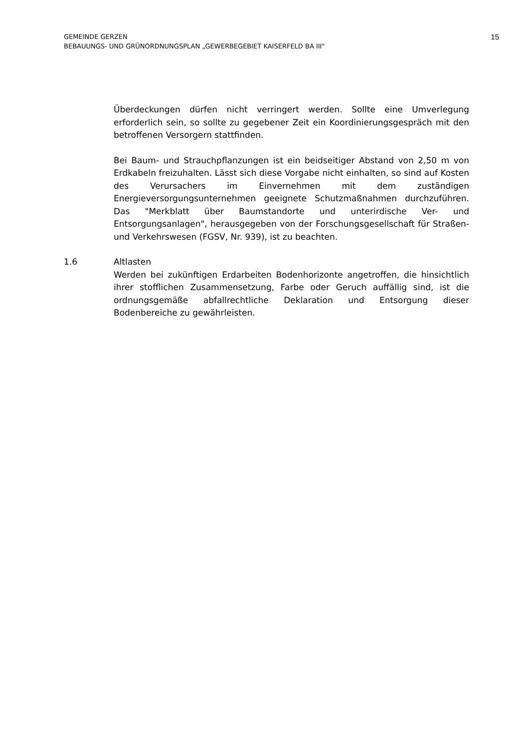15 GEMEINDE GERZEN
BEBAUUNGS- UND GRÜNORDNUNGSPLAN „GEWERBEGEBIET KAISERFELD BA III"
Überdeckungen dürfen nicht verringert werden. Sollte eine Umverlegung erforderlich sein, so sollte zu gegebener Zeit ein Koordinierungsgespräch mit den betroffenen Versorgern stattfinden.
Bei Baum- und Strauchpflanzungen ist ein beidseitiger Abstand von 2,50 m von Erdkabeln freizuhalten. Lässt sich diese Vorgabe nicht einhalten, so sind auf Kosten des Verursachers im Einvernehmen mit dem zuständigen Energieversorgungsunternehmen geeignete Schutzmaßnahmen durchzuführen. Das "Merkblatt über Baumstandorte und unterirdische Ver- und Entsorgungsanlagen", herausgegeben von der Forschungsgesellschaft für Straßen- und Verkehrswesen (FGSV, Nr. 939), ist zu beachten.
1.6 Altlasten
Werden bei zukünftigen Erdarbeiten Bodenhorizonte angetroffen, die hinsichtlich ihrer stofflichen Zusammensetzung, Farbe oder Geruch auffällig sind, ist die ordnungsgemäße abfallrechtliche Deklaration und Entsorgung dieser Bodenbereiche zu gewährleisten.